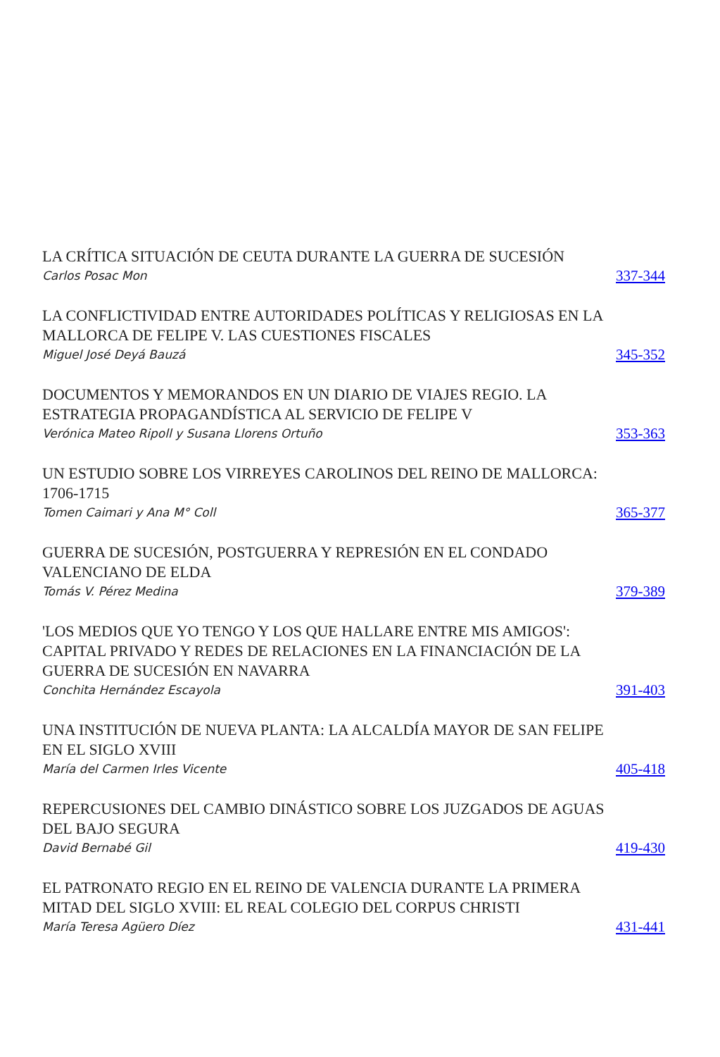LA CRÍTICA SITUACIÓN DE CEUTA DURANTE LA GUERRA DE SUCESIÓN
Carlos Posac Mon
337-344
LA CONFLICTIVIDAD ENTRE AUTORIDADES POLÍTICAS Y RELIGIOSAS EN LA MALLORCA DE FELIPE V. LAS CUESTIONES FISCALES
Miguel José Deyá Bauzá
345-352
DOCUMENTOS Y MEMORANDOS EN UN DIARIO DE VIAJES REGIO. LA ESTRATEGIA PROPAGANDÍSTICA AL SERVICIO DE FELIPE V
Verónica Mateo Ripoll y Susana Llorens Ortuño
353-363
UN ESTUDIO SOBRE LOS VIRREYES CAROLINOS DEL REINO DE MALLORCA: 1706-1715
Tomen Caimari y Ana M° Coll
365-377
GUERRA DE SUCESIÓN, POSTGUERRA Y REPRESIÓN EN EL CONDADO VALENCIANO DE ELDA
Tomás V. Pérez Medina
379-389
'LOS MEDIOS QUE YO TENGO Y LOS QUE HALLARE ENTRE MIS AMIGOS': CAPITAL PRIVADO Y REDES DE RELACIONES EN LA FINANCIACIÓN DE LA GUERRA DE SUCESIÓN EN NAVARRA
Conchita Hernández Escayola
391-403
UNA INSTITUCIÓN DE NUEVA PLANTA: LA ALCALDÍA MAYOR DE SAN FELIPE EN EL SIGLO XVIII
María del Carmen Irles Vicente
405-418
REPERCUSIONES DEL CAMBIO DINÁSTICO SOBRE LOS JUZGADOS DE AGUAS DEL BAJO SEGURA
David Bernabé Gil
419-430
EL PATRONATO REGIO EN EL REINO DE VALENCIA DURANTE LA PRIMERA MITAD DEL SIGLO XVIII: EL REAL COLEGIO DEL CORPUS CHRISTI
María Teresa Agüero Díez
431-441